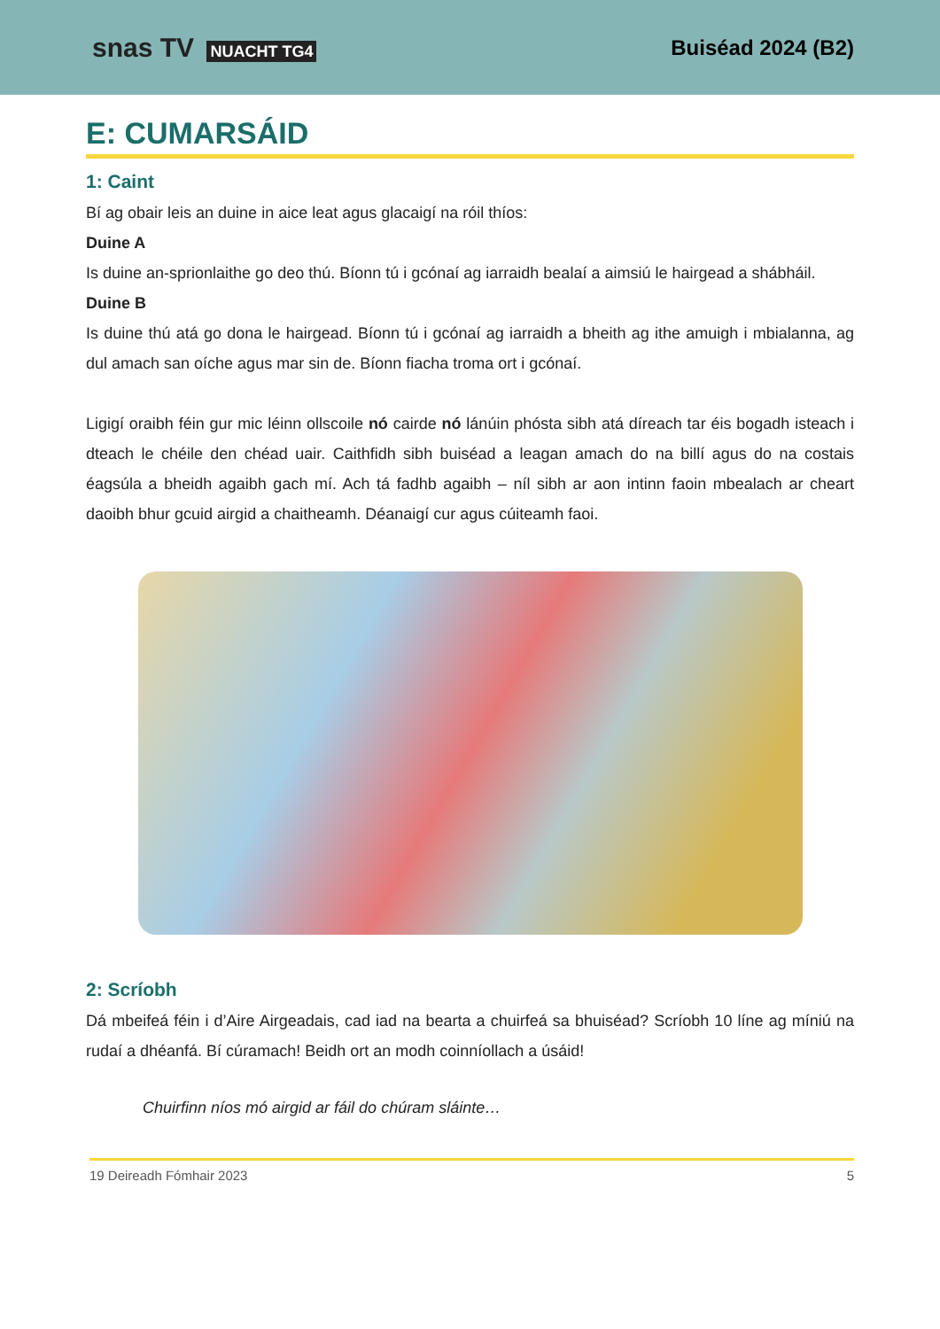snas TV NUACHT TG4
Buiséad 2024 (B2)
E: CUMARSÁID
1: Caint
Bí ag obair leis an duine in aice leat agus glacaigí na róil thíos:
Duine A
Is duine an-sprionlaithe go deo thú. Bíonn tú i gcónaí ag iarraidh bealaí a aimsiú le hairgead a shábháil.
Duine B
Is duine thú atá go dona le hairgead. Bíonn tú i gcónaí ag iarraidh a bheith ag ithe amuigh i mbialanna, ag dul amach san oíche agus mar sin de. Bíonn fiacha troma ort i gcónaí.
Ligigí oraibh féin gur mic léinn ollscoile nó cairde nó lánúin phósta sibh atá díreach tar éis bogadh isteach i dteach le chéile den chéad uair. Caithfidh sibh buiséad a leagan amach do na billí agus do na costais éagsúla a bheidh agaibh gach mí. Ach tá fadhb agaibh – níl sibh ar aon intinn faoin mbealach ar cheart daoibh bhur gcuid airgid a chaitheamh. Déanaigí cur agus cúiteamh faoi.
2: Scríobh
Dá mbeifeá féin i d’Aire Airgeadais, cad iad na bearta a chuirfeá sa bhuiséad? Scríobh 10 líne ag míniú na rudaí a dhéanfá. Bí cúramach! Beidh ort an modh coinníollach a úsáid!
Chuirfinn níos mó airgid ar fáil do chúram sláinte…
19 Deireadh Fómhair 2023 5